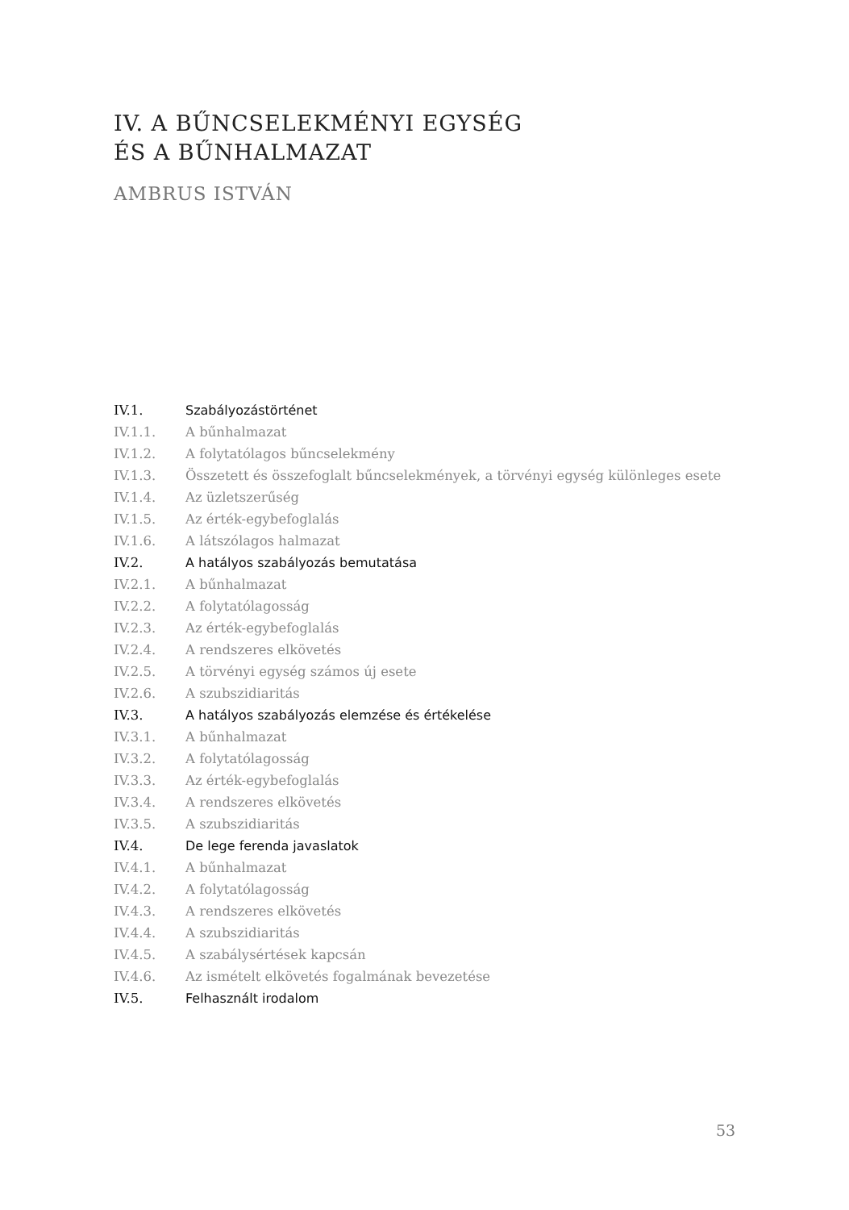IV. A BŰNCSELEKMÉNYI EGYSÉG
ÉS A BŰNHALMAZAT
AMBRUS ISTVÁN
IV.1. Szabályozástörténet
IV.1.1. A bűnhalmazat
IV.1.2. A folytatólagos bűncselekmény
IV.1.3. Összetett és összefoglalt bűncselekmények, a törvényi egység különleges esete
IV.1.4. Az üzletszerűség
IV.1.5. Az érték-egybefoglalás
IV.1.6. A látszólagos halmazat
IV.2. A hatályos szabályozás bemutatása
IV.2.1. A bűnhalmazat
IV.2.2. A folytatólagosság
IV.2.3. Az érték-egybefoglalás
IV.2.4. A rendszeres elkövetés
IV.2.5. A törvényi egység számos új esete
IV.2.6. A szubszidiaritás
IV.3. A hatályos szabályozás elemzése és értékelése
IV.3.1. A bűnhalmazat
IV.3.2. A folytatólagosság
IV.3.3. Az érték-egybefoglalás
IV.3.4. A rendszeres elkövetés
IV.3.5. A szubszidiaritás
IV.4. De lege ferenda javaslatok
IV.4.1. A bűnhalmazat
IV.4.2. A folytatólagosság
IV.4.3. A rendszeres elkövetés
IV.4.4. A szubszidiaritás
IV.4.5. A szabálysértések kapcsán
IV.4.6. Az ismételt elkövetés fogalmának bevezetése
IV.5. Felhasznált irodalom
53